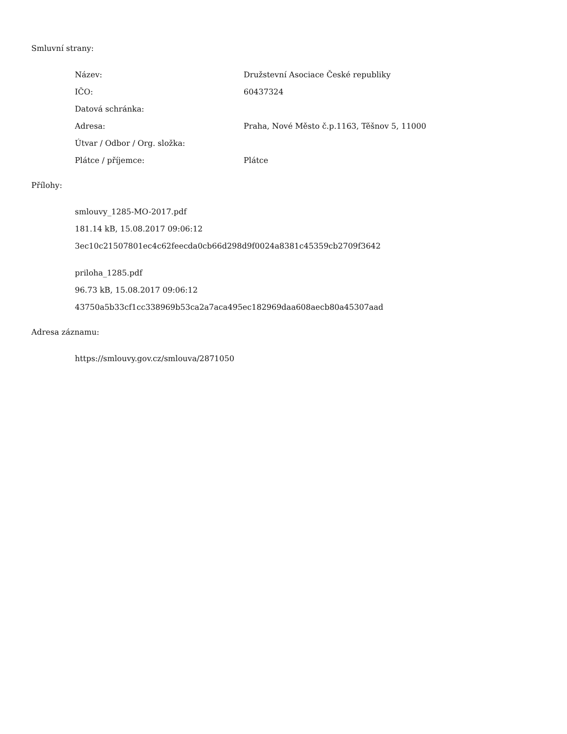Smluvní strany:
| Název: | Družstevní Asociace České republiky |
| IČO: | 60437324 |
| Datová schránka: | |
| Adresa: | Praha, Nové Město č.p.1163, Těšnov 5, 11000 |
| Útvar / Odbor / Org. složka: | |
| Plátce / příjemce: | Plátce |
Přílohy:
smlouvy_1285-MO-2017.pdf
181.14 kB, 15.08.2017 09:06:12
3ec10c21507801ec4c62feecda0cb66d298d9f0024a8381c45359cb2709f3642
priloha_1285.pdf
96.73 kB, 15.08.2017 09:06:12
43750a5b33cf1cc338969b53ca2a7aca495ec182969daa608aecb80a45307aad
Adresa záznamu:
https://smlouvy.gov.cz/smlouva/2871050